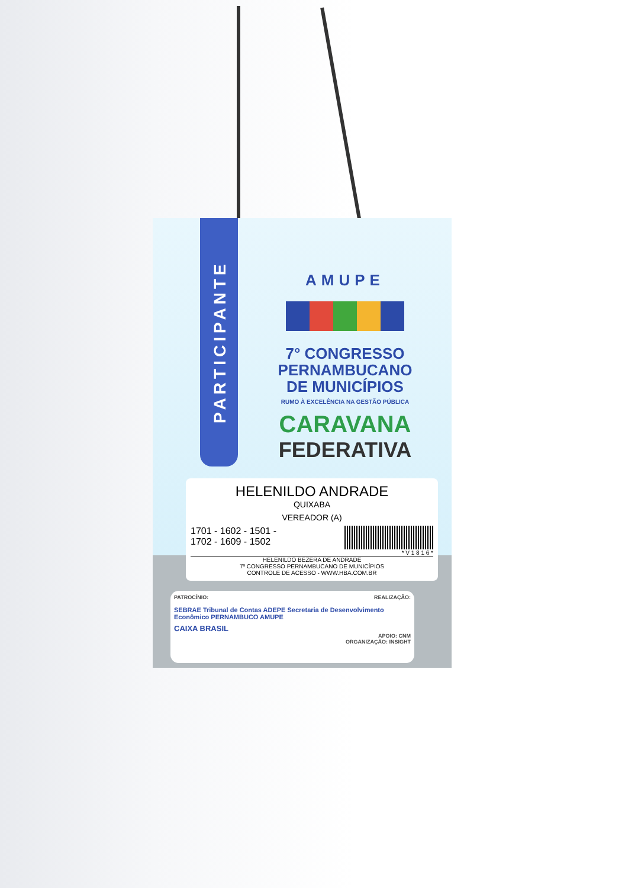PARTICIPANTE
AMUPE
7° CONGRESSO
PERNAMBUCANO
DE MUNICÍPIOS
RUMO À EXCELÊNCIA NA GESTÃO PÚBLICA
CARAVANA
FEDERATIVA
HELENILDO ANDRADE
QUIXABA
VEREADOR (A)
1701 - 1602 - 1501 -
1702 - 1609 - 1502
* V 1 8 1 6 *
HELENILDO BEZERA DE ANDRADE
7º CONGRESSO PERNAMBUCANO DE MUNICÍPIOS
CONTROLE DE ACESSO - WWW.HBA.COM.BR
PATROCÍNIO: REALIZAÇÃO:
SEBRAE Tribunal de Contas ADEPE Secretaria de Desenvolvimento Econômico PERNAMBUCO AMUPE
CAIXA BRASIL
APOIO: CNM
ORGANIZAÇÃO: INSIGHT